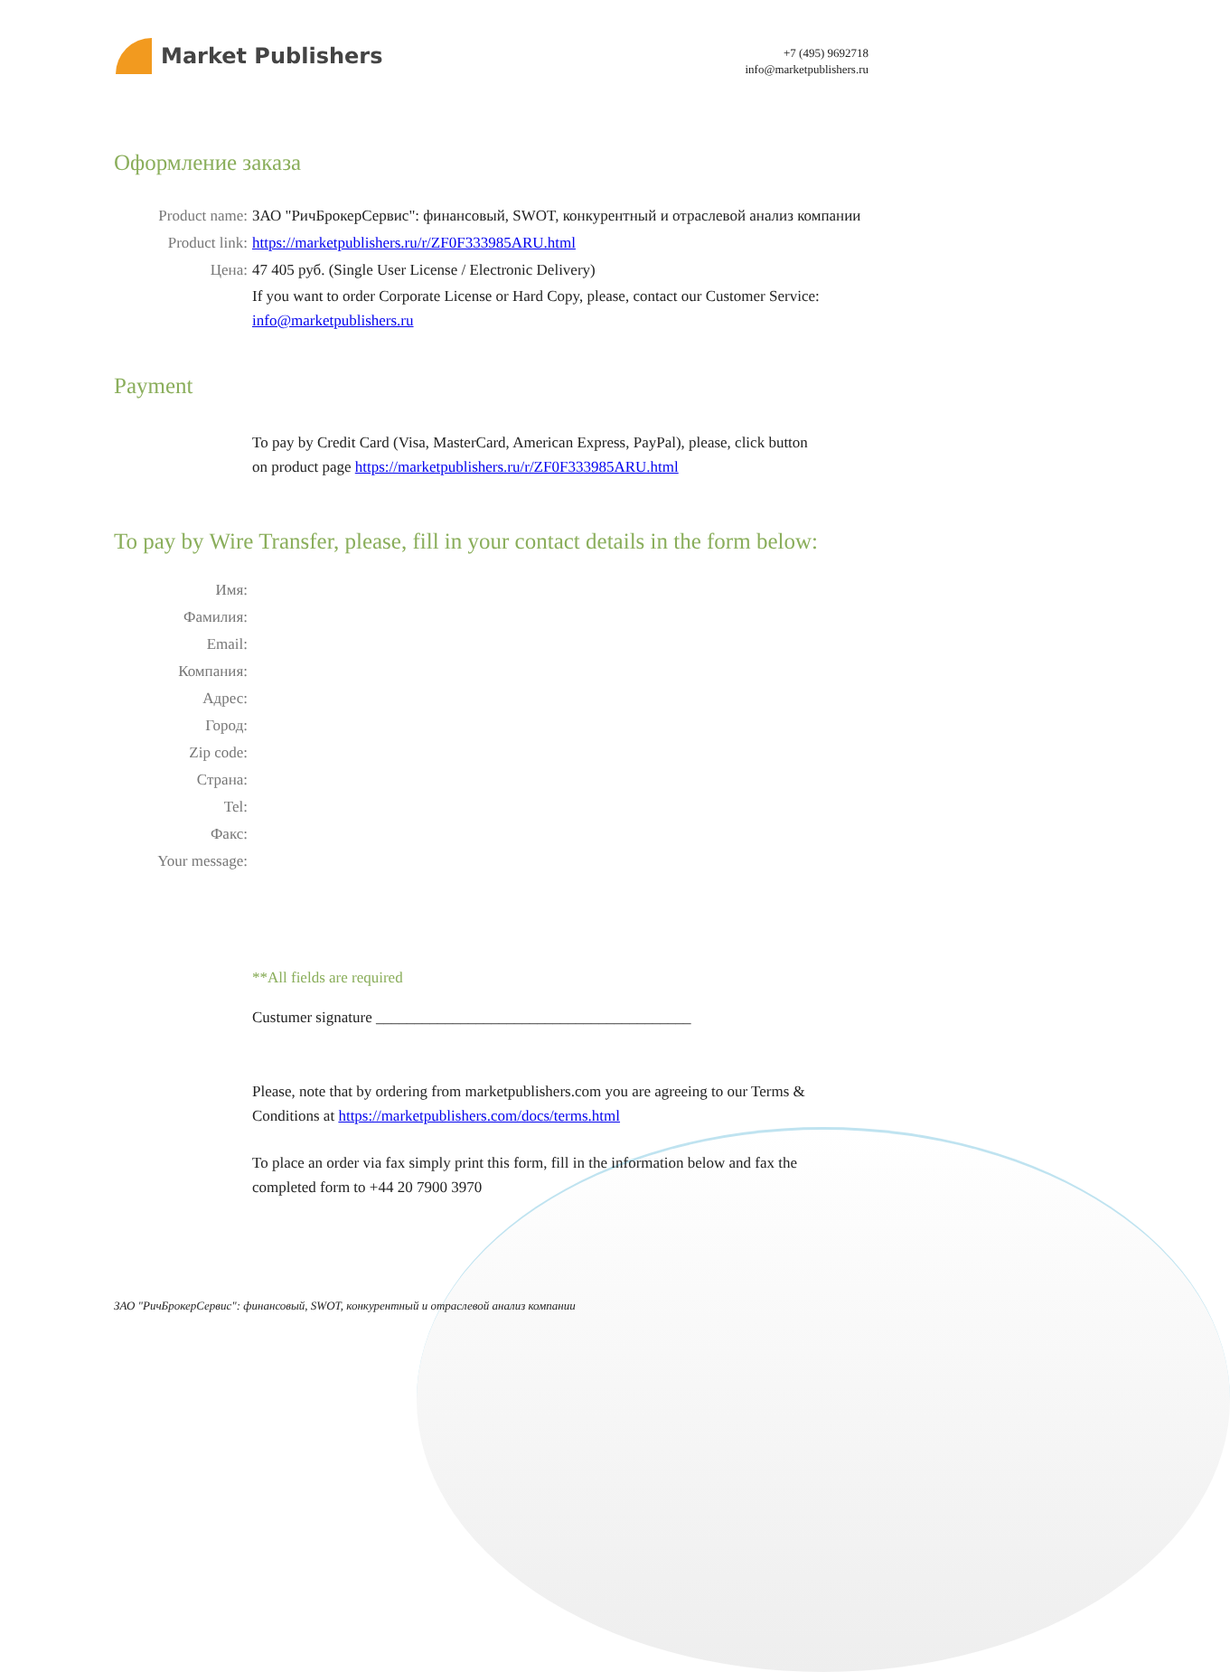Market Publishers
+7 (495) 9692718
info@marketpublishers.ru
Оформление заказа
Product name: ЗАО "РичБрокерСервис": финансовый, SWOT, конкурентный и отраслевой анализ компании
Product link: https://marketpublishers.ru/r/ZF0F333985ARU.html
Цена: 47 405 руб. (Single User License / Electronic Delivery)
If you want to order Corporate License or Hard Copy, please, contact our Customer Service: info@marketpublishers.ru
Payment
To pay by Credit Card (Visa, MasterCard, American Express, PayPal), please, click button on product page https://marketpublishers.ru/r/ZF0F333985ARU.html
To pay by Wire Transfer, please, fill in your contact details in the form below:
Имя:
Фамилия:
Email:
Компания:
Адрес:
Город:
Zip code:
Страна:
Tel:
Факс:
Your message:
**All fields are required
Custumer signature _________________________________________
Please, note that by ordering from marketpublishers.com you are agreeing to our Terms & Conditions at https://marketpublishers.com/docs/terms.html
To place an order via fax simply print this form, fill in the information below and fax the completed form to +44 20 7900 3970
ЗАО "РичБрокерСервис": финансовый, SWOT, конкурентный и отраслевой анализ компании